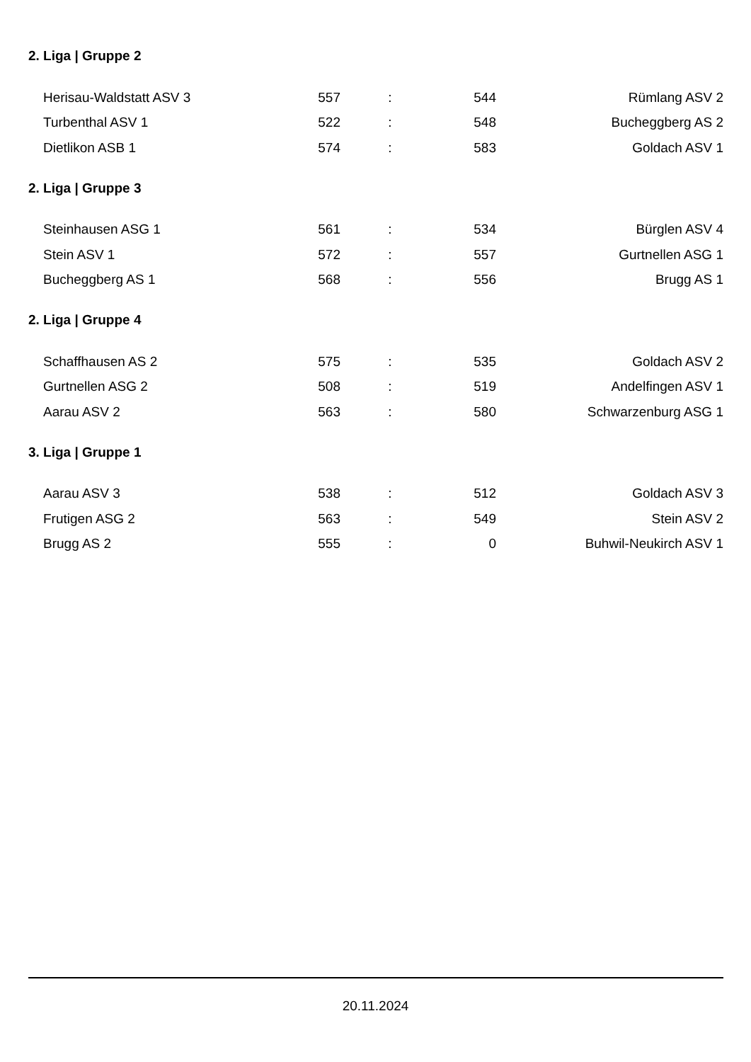2. Liga | Gruppe 2
| Herisau-Waldstatt ASV 3 | 557 | : | 544 | Rümlang ASV 2 |
| Turbenthal ASV 1 | 522 | : | 548 | Bucheggberg AS 2 |
| Dietlikon ASB 1 | 574 | : | 583 | Goldach ASV 1 |
2. Liga | Gruppe 3
| Steinhausen ASG 1 | 561 | : | 534 | Bürglen ASV 4 |
| Stein ASV 1 | 572 | : | 557 | Gurtnellen ASG 1 |
| Bucheggberg AS 1 | 568 | : | 556 | Brugg AS 1 |
2. Liga | Gruppe 4
| Schaffhausen AS 2 | 575 | : | 535 | Goldach ASV 2 |
| Gurtnellen ASG 2 | 508 | : | 519 | Andelfingen ASV 1 |
| Aarau ASV 2 | 563 | : | 580 | Schwarzenburg ASG 1 |
3. Liga | Gruppe 1
| Aarau ASV 3 | 538 | : | 512 | Goldach ASV 3 |
| Frutigen ASG 2 | 563 | : | 549 | Stein ASV 2 |
| Brugg AS 2 | 555 | : | 0 | Buhwil-Neukirch ASV 1 |
20.11.2024